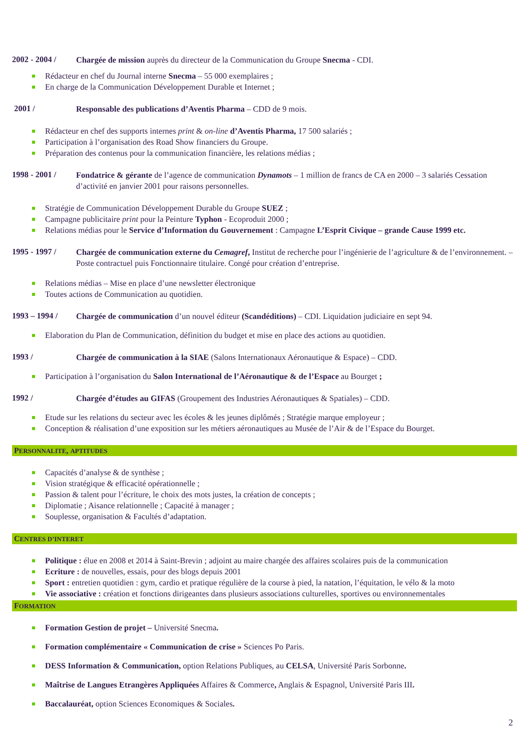2002 - 2004 /
Chargée de mission auprès du directeur de la Communication du Groupe Snecma - CDI.
Rédacteur en chef du Journal interne Snecma – 55 000 exemplaires ;
En charge de la Communication Développement Durable et Internet ;
2001 /
Responsable des publications d’Aventis Pharma – CDD de 9 mois.
Rédacteur en chef des supports internes print & on-line d’Aventis Pharma, 17 500 salariés ;
Participation à l’organisation des Road Show financiers du Groupe.
Préparation des contenus pour la communication financière, les relations médias ;
1998 - 2001 /
Fondatrice & gérante de l’agence de communication Dynamots – 1 million de francs de CA en 2000 – 3 salariés Cessation d’activité en janvier 2001 pour raisons personnelles.
Stratégie de Communication Développement Durable du Groupe SUEZ ;
Campagne publicitaire print pour la Peinture Typhon - Ecoproduit 2000 ;
Relations médias pour le Service d’Information du Gouvernement : Campagne L’Esprit Civique – grande Cause 1999 etc.
1995 - 1997 /
Chargée de communication externe du Cemagref, Institut de recherche pour l’ingénierie de l’agriculture & de l’environnement. – Poste contractuel puis Fonctionnaire titulaire. Congé pour création d’entreprise.
Relations médias – Mise en place d’une newsletter électronique
Toutes actions de Communication au quotidien.
1993 – 1994 /
Chargée de communication d’un nouvel éditeur (Scandéditions) – CDI. Liquidation judiciaire en sept 94.
Elaboration du Plan de Communication, définition du budget et mise en place des actions au quotidien.
1993 /
Chargée de communication à la SIAE (Salons Internationaux Aéronautique & Espace) – CDD.
Participation à l’organisation du Salon International de l’Aéronautique & de l’Espace au Bourget ;
1992 /
Chargée d’études au GIFAS (Groupement des Industries Aéronautiques & Spatiales) – CDD.
Etude sur les relations du secteur avec les écoles & les jeunes diplômés ; Stratégie marque employeur ;
Conception & réalisation d’une exposition sur les métiers aéronautiques au Musée de l’Air & de l’Espace du Bourget.
PERSONNALITE, APTITUDES
Capacités d’analyse & de synthèse ;
Vision stratégique & efficacité opérationnelle ;
Passion & talent pour l’écriture, le choix des mots justes, la création de concepts ;
Diplomatie ; Aisance relationnelle ; Capacité à manager ;
Souplesse, organisation & Facultés d’adaptation.
CENTRES D’INTERET
Politique : élue en 2008 et 2014 à Saint-Brevin ; adjoint au maire chargée des affaires scolaires puis de la communication
Ecriture : de nouvelles, essais, pour des blogs depuis 2001
Sport : entretien quotidien : gym, cardio et pratique régulière de la course à pied, la natation, l’équitation, le vélo & la moto
Vie associative : création et fonctions dirigeantes dans plusieurs associations culturelles, sportives ou environnementales
FORMATION
Formation Gestion de projet – Université Snecma.
Formation complémentaire « Communication de crise » Sciences Po Paris.
DESS Information & Communication, option Relations Publiques, au CELSA, Université Paris Sorbonne.
Maîtrise de Langues Etrangères Appliquées Affaires & Commerce, Anglais & Espagnol, Université Paris III.
Baccalauréat, option Sciences Economiques & Sociales.
2